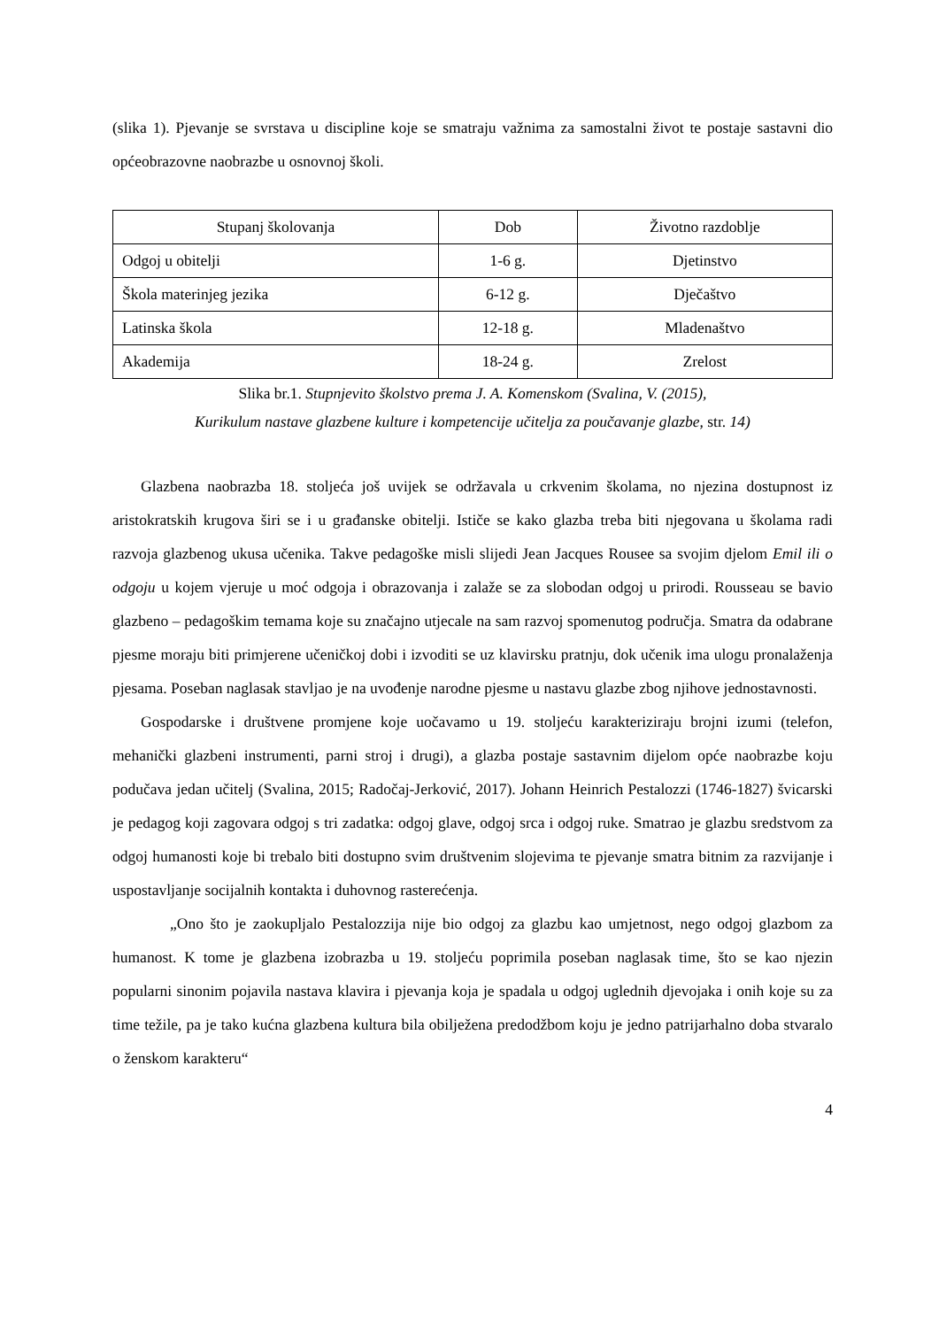(slika 1). Pjevanje se svrstava u discipline koje se smatraju važnima za samostalni život te postaje sastavni dio općeobrazovne naobrazbe u osnovnoj školi.
| Stupanj školovanja | Dob | Životno razdoblje |
| Odgoj u obitelji | 1-6 g. | Djetinstvo |
| Škola materinjeg jezika | 6-12 g. | Dječaštvo |
| Latinska škola | 12-18 g. | Mladenaštvo |
| Akademija | 18-24 g. | Zrelost |
Slika br.1. Stupnjevito školstvo prema J. A. Komenskom (Svalina, V. (2015),
Kurikulum nastave glazbene kulture i kompetencije učitelja za poučavanje glazbe, str. 14)
Glazbena naobrazba 18. stoljeća još uvijek se održavala u crkvenim školama, no njezina dostupnost iz aristokratskih krugova širi se i u građanske obitelji. Ističe se kako glazba treba biti njegovana u školama radi razvoja glazbenog ukusa učenika. Takve pedagoške misli slijedi Jean Jacques Rousee sa svojim djelom Emil ili o odgoju u kojem vjeruje u moć odgoja i obrazovanja i zalaže se za slobodan odgoj u prirodi. Rousseau se bavio glazbeno – pedagoškim temama koje su značajno utjecale na sam razvoj spomenutog područja. Smatra da odabrane pjesme moraju biti primjerene učeničkoj dobi i izvoditi se uz klavirsku pratnju, dok učenik ima ulogu pronalaženja pjesama. Poseban naglasak stavljao je na uvođenje narodne pjesme u nastavu glazbe zbog njihove jednostavnosti.
Gospodarske i društvene promjene koje uočavamo u 19. stoljeću karakteriziraju brojni izumi (telefon, mehanički glazbeni instrumenti, parni stroj i drugi), a glazba postaje sastavnim dijelom opće naobrazbe koju podučava jedan učitelj (Svalina, 2015; Radočaj-Jerković, 2017). Johann Heinrich Pestalozzi (1746-1827) švicarski je pedagog koji zagovara odgoj s tri zadatka: odgoj glave, odgoj srca i odgoj ruke. Smatrao je glazbu sredstvom za odgoj humanosti koje bi trebalo biti dostupno svim društvenim slojevima te pjevanje smatra bitnim za razvijanje i uspostavljanje socijalnih kontakta i duhovnog rasterećenja.
„Ono što je zaokupljalo Pestalozzija nije bio odgoj za glazbu kao umjetnost, nego odgoj glazbom za humanost. K tome je glazbena izobrazba u 19. stoljeću poprimila poseban naglasak time, što se kao njezin popularni sinonim pojavila nastava klavira i pjevanja koja je spadala u odgoj uglednih djevojaka i onih koje su za time težile, pa je tako kućna glazbena kultura bila obilježena predodžbom koju je jedno patrijarhalno doba stvaralo o ženskom karakteru“
4